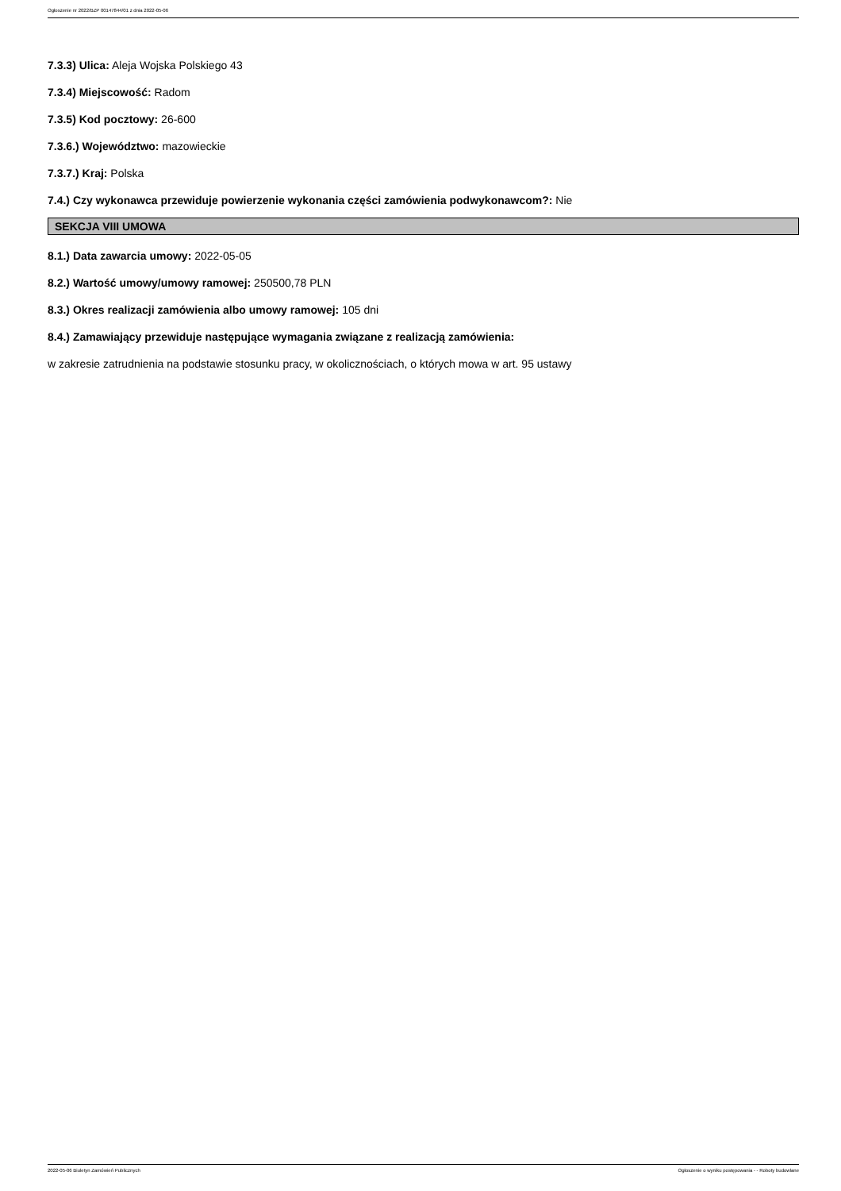Ogłoszenie nr 2022/BZP 00147844/01 z dnia 2022-05-06
7.3.3) Ulica: Aleja Wojska Polskiego 43
7.3.4) Miejscowość: Radom
7.3.5) Kod pocztowy: 26-600
7.3.6.) Województwo: mazowieckie
7.3.7.) Kraj: Polska
7.4.) Czy wykonawca przewiduje powierzenie wykonania części zamówienia podwykonawcom?: Nie
SEKCJA VIII UMOWA
8.1.) Data zawarcia umowy: 2022-05-05
8.2.) Wartość umowy/umowy ramowej: 250500,78 PLN
8.3.) Okres realizacji zamówienia albo umowy ramowej: 105 dni
8.4.) Zamawiający przewiduje następujące wymagania związane z realizacją zamówienia:
w zakresie zatrudnienia na podstawie stosunku pracy, w okolicznościach, o których mowa w art. 95 ustawy
2022-05-06 Biuletyn Zamówień Publicznych Ogłoszenie o wyniku postępowania - - Roboty budowlane